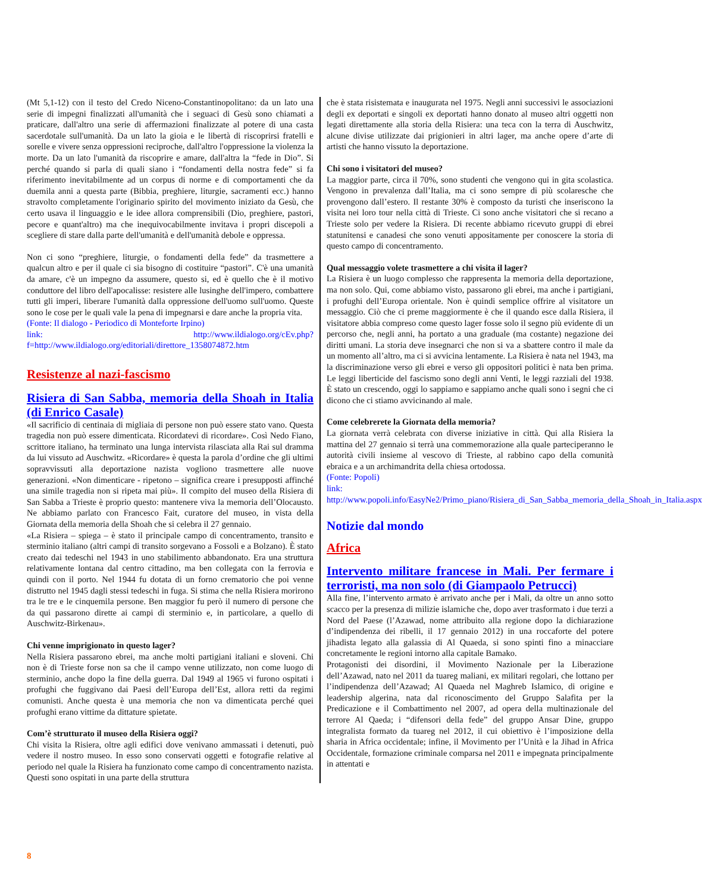(Mt 5,1-12) con il testo del Credo Niceno-Constantinopolitano: da un lato una serie di impegni finalizzati all'umanità che i seguaci di Gesù sono chiamati a praticare, dall'altro una serie di affermazioni finalizzate al potere di una casta sacerdotale sull'umanità. Da un lato la gioia e le libertà di riscoprirsi fratelli e sorelle e vivere senza oppressioni reciproche, dall'altro l'oppressione la violenza la morte. Da un lato l'umanità da riscoprire e amare, dall'altra la “fede in Dio”. Si perché quando si parla di quali siano i “fondamenti della nostra fede” si fa riferimento inevitabilmente ad un corpus di norme e di comportamenti che da duemila anni a questa parte (Bibbia, preghiere, liturgie, sacramenti ecc.) hanno stravolto completamente l'originario spirito del movimento iniziato da Gesù, che certo usava il linguaggio e le idee allora comprensibili (Dio, preghiere, pastori, pecore e quant'altro) ma che inequivocabilmente invitava i propri discepoli a scegliere di stare dalla parte dell'umanità e dell'umanità debole e oppressa.
Non ci sono “preghiere, liturgie, o fondamenti della fede” da trasmettere a qualcun altro e per il quale ci sia bisogno di costituire “pastori”. C'è una umanità da amare, c'è un impegno da assumere, questo si, ed è quello che è il motivo conduttore del libro dell'apocalisse: resistere alle lusinghe dell'impero, combattere tutti gli imperi, liberare l'umanità dalla oppressione dell'uomo sull'uomo. Queste sono le cose per le quali vale la pena di impegnarsi e dare anche la propria vita.
(Fonte: Il dialogo - Periodico di Monteforte Irpino)
link: http://www.ildialogo.org/cEv.php?f=http://www.ildialogo.org/editoriali/direttore_1358074872.htm
Resistenze al nazi-fascismo
Risiera di San Sabba, memoria della Shoah in Italia (di Enrico Casale)
«Il sacrificio di centinaia di migliaia di persone non può essere stato vano. Questa tragedia non può essere dimenticata. Ricordatevi di ricordare». Così Nedo Fiano, scrittore italiano, ha terminato una lunga intervista rilasciata alla Rai sul dramma da lui vissuto ad Auschwitz. «Ricordare» è questa la parola d’ordine che gli ultimi sopravvissuti alla deportazione nazista vogliono trasmettere alle nuove generazioni. «Non dimenticare - ripetono – significa creare i presupposti affinché una simile tragedia non si ripeta mai più». Il compito del museo della Risiera di San Sabba a Trieste è proprio questo: mantenere viva la memoria dell’Olocausto. Ne abbiamo parlato con Francesco Fait, curatore del museo, in vista della Giornata della memoria della Shoah che si celebra il 27 gennaio.
«La Risiera – spiega – è stato il principale campo di concentramento, transito e sterminio italiano (altri campi di transito sorgevano a Fossoli e a Bolzano). È stato creato dai tedeschi nel 1943 in uno stabilimento abbandonato. Era una struttura relativamente lontana dal centro cittadino, ma ben collegata con la ferrovia e quindi con il porto. Nel 1944 fu dotata di un forno crematorio che poi venne distrutto nel 1945 dagli stessi tedeschi in fuga. Si stima che nella Risiera morirono tra le tre e le cinquemila persone. Ben maggior fu però il numero di persone che da qui passarono dirette ai campi di sterminio e, in particolare, a quello di Auschwitz-Birkenau».
Chi venne imprigionato in questo lager?
Nella Risiera passarono ebrei, ma anche molti partigiani italiani e sloveni. Chi non è di Trieste forse non sa che il campo venne utilizzato, non come luogo di sterminio, anche dopo la fine della guerra. Dal 1949 al 1965 vi furono ospitati i profughi che fuggivano dai Paesi dell’Europa dell’Est, allora retti da regimi comunisti. Anche questa è una memoria che non va dimenticata perché quei profughi erano vittime da dittature spietate.
Com’è strutturato il museo della Risiera oggi?
Chi visita la Risiera, oltre agli edifici dove venivano ammassati i detenuti, può vedere il nostro museo. In esso sono conservati oggetti e fotografie relative al periodo nel quale la Risiera ha funzionato come campo di concentramento nazista. Questi sono ospitati in una parte della struttura
che è stata risistemata e inaugurata nel 1975. Negli anni successivi le associazioni degli ex deportati e singoli ex deportati hanno donato al museo altri oggetti non legati direttamente alla storia della Risiera: una teca con la terra di Auschwitz, alcune divise utilizzate dai prigionieri in altri lager, ma anche opere d’arte di artisti che hanno vissuto la deportazione.
Chi sono i visitatori del museo?
La maggior parte, circa il 70%, sono studenti che vengono qui in gita scolastica. Vengono in prevalenza dall’Italia, ma ci sono sempre di più scolaresche che provengono dall’estero. Il restante 30% è composto da turisti che inseriscono la visita nei loro tour nella città di Trieste. Ci sono anche visitatori che si recano a Trieste solo per vedere la Risiera. Di recente abbiamo ricevuto gruppi di ebrei statunitensi e canadesi che sono venuti appositamente per conoscere la storia di questo campo di concentramento.
Qual messaggio volete trasmettere a chi visita il lager?
La Risiera è un luogo complesso che rappresenta la memoria della deportazione, ma non solo. Qui, come abbiamo visto, passarono gli ebrei, ma anche i partigiani, i profughi dell’Europa orientale. Non è quindi semplice offrire al visitatore un messaggio. Ciò che ci preme maggiormente è che il quando esce dalla Risiera, il visitatore abbia compreso come questo lager fosse solo il segno più evidente di un percorso che, negli anni, ha portato a una graduale (ma costante) negazione dei diritti umani. La storia deve insegnarci che non si va a sbattere contro il male da un momento all’altro, ma ci si avvicina lentamente. La Risiera è nata nel 1943, ma la discriminazione verso gli ebrei e verso gli oppositori politici è nata ben prima. Le leggi liberticide del fascismo sono degli anni Venti, le leggi razziali del 1938. È stato un crescendo, oggi lo sappiamo e sappiamo anche quali sono i segni che ci dicono che ci stiamo avvicinando al male.
Come celebrerete la Giornata della memoria?
La giornata verrà celebrata con diverse iniziative in città. Qui alla Risiera la mattina del 27 gennaio si terrà una commemorazione alla quale parteciperanno le autorità civili insieme al vescovo di Trieste, al rabbino capo della comunità ebraica e a un archimandrita della chiesa ortodossa.
(Fonte: Popoli)
link:
http://www.popoli.info/EasyNe2/Primo_piano/Risiera_di_San_Sabba_memoria_della_Shoah_in_Italia.aspx
Notizie dal mondo
Africa
Intervento militare francese in Mali. Per fermare i terroristi, ma non solo (di Giampaolo Petrucci)
Alla fine, l’intervento armato è arrivato anche per i Mali, da oltre un anno sotto scacco per la presenza di milizie islamiche che, dopo aver trasformato i due terzi a Nord del Paese (l’Azawad, nome attribuito alla regione dopo la dichiarazione d’indipendenza dei ribelli, il 17 gennaio 2012) in una roccaforte del potere jihadista legato alla galassia di Al Quaeda, si sono spinti fino a minacciare concretamente le regioni intorno alla capitale Bamako.
Protagonisti dei disordini, il Movimento Nazionale per la Liberazione dell’Azawad, nato nel 2011 da tuareg maliani, ex militari regolari, che lottano per l’indipendenza dell’Azawad; Al Quaeda nel Maghreb Islamico, di origine e leadership algerina, nata dal riconoscimento del Gruppo Salafita per la Predicazione e il Combattimento nel 2007, ad opera della multinazionale del terrore Al Qaeda; i “difensori della fede” del gruppo Ansar Dine, gruppo integralista formato da tuareg nel 2012, il cui obiettivo è l’imposizione della sharia in Africa occidentale; infine, il Movimento per l’Unità e la Jihad in Africa Occidentale, formazione criminale comparsa nel 2011 e impegnata principalmente in attentati e
8